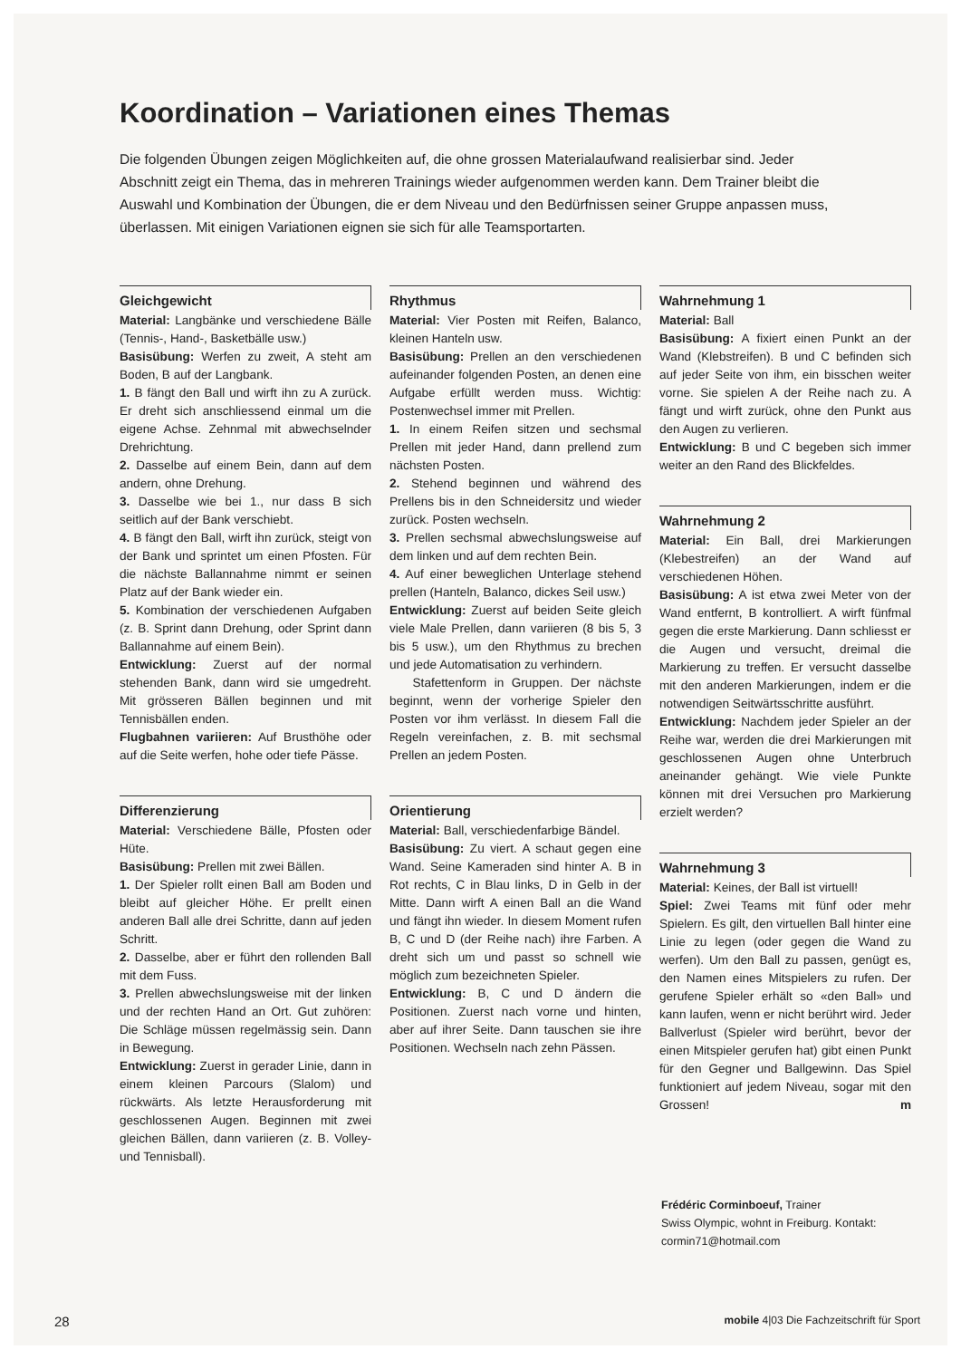Koordination – Variationen eines Themas
Die folgenden Übungen zeigen Möglichkeiten auf, die ohne grossen Materialaufwand realisierbar sind. Jeder Abschnitt zeigt ein Thema, das in mehreren Trainings wieder aufgenommen werden kann. Dem Trainer bleibt die Auswahl und Kombination der Übungen, die er dem Niveau und den Bedürfnissen seiner Gruppe anpassen muss, überlassen. Mit einigen Variationen eignen sie sich für alle Teamsportarten.
Gleichgewicht
Material: Langbänke und verschiedene Bälle (Tennis-, Hand-, Basketbälle usw.)
Basisübung: Werfen zu zweit, A steht am Boden, B auf der Langbank.
1. B fängt den Ball und wirft ihn zu A zurück. Er dreht sich anschliessend einmal um die eigene Achse. Zehnmal mit abwechselnder Drehrichtung.
2. Dasselbe auf einem Bein, dann auf dem andern, ohne Drehung.
3. Dasselbe wie bei 1., nur dass B sich seitlich auf der Bank verschiebt.
4. B fängt den Ball, wirft ihn zurück, steigt von der Bank und sprintet um einen Pfosten. Für die nächste Ballannahme nimmt er seinen Platz auf der Bank wieder ein.
5. Kombination der verschiedenen Aufgaben (z. B. Sprint dann Drehung, oder Sprint dann Ballannahme auf einem Bein).
Entwicklung: Zuerst auf der normal stehenden Bank, dann wird sie umgedreht. Mit grösseren Bällen beginnen und mit Tennisbällen enden.
Flugbahnen variieren: Auf Brusthöhe oder auf die Seite werfen, hohe oder tiefe Pässe.
Differenzierung
Material: Verschiedene Bälle, Pfosten oder Hüte.
Basisübung: Prellen mit zwei Bällen.
1. Der Spieler rollt einen Ball am Boden und bleibt auf gleicher Höhe. Er prellt einen anderen Ball alle drei Schritte, dann auf jeden Schritt.
2. Dasselbe, aber er führt den rollenden Ball mit dem Fuss.
3. Prellen abwechslungsweise mit der linken und der rechten Hand an Ort. Gut zuhören: Die Schläge müssen regelmässig sein. Dann in Bewegung.
Entwicklung: Zuerst in gerader Linie, dann in einem kleinen Parcours (Slalom) und rückwärts. Als letzte Herausforderung mit geschlossenen Augen. Beginnen mit zwei gleichen Bällen, dann variieren (z. B. Volley- und Tennisball).
Rhythmus
Material: Vier Posten mit Reifen, Balanco, kleinen Hanteln usw.
Basisübung: Prellen an den verschiedenen aufeinander folgenden Posten, an denen eine Aufgabe erfüllt werden muss. Wichtig: Postenwechsel immer mit Prellen.
1. In einem Reifen sitzen und sechsmal Prellen mit jeder Hand, dann prellend zum nächsten Posten.
2. Stehend beginnen und während des Prellens bis in den Schneidersitz und wieder zurück. Posten wechseln.
3. Prellen sechsmal abwechslungsweise auf dem linken und auf dem rechten Bein.
4. Auf einer beweglichen Unterlage stehend prellen (Hanteln, Balanco, dickes Seil usw.)
Entwicklung: Zuerst auf beiden Seite gleich viele Male Prellen, dann variieren (8 bis 5, 3 bis 5 usw.), um den Rhythmus zu brechen und jede Automatisation zu verhindern.
Stafettenform in Gruppen. Der nächste beginnt, wenn der vorherige Spieler den Posten vor ihm verlässt. In diesem Fall die Regeln vereinfachen, z. B. mit sechsmal Prellen an jedem Posten.
Orientierung
Material: Ball, verschiedenfarbige Bändel.
Basisübung: Zu viert. A schaut gegen eine Wand. Seine Kameraden sind hinter A. B in Rot rechts, C in Blau links, D in Gelb in der Mitte. Dann wirft A einen Ball an die Wand und fängt ihn wieder. In diesem Moment rufen B, C und D (der Reihe nach) ihre Farben. A dreht sich um und passt so schnell wie möglich zum bezeichneten Spieler.
Entwicklung: B, C und D ändern die Positionen. Zuerst nach vorne und hinten, aber auf ihrer Seite. Dann tauschen sie ihre Positionen. Wechseln nach zehn Pässen.
Wahrnehmung 1
Material: Ball
Basisübung: A fixiert einen Punkt an der Wand (Klebstreifen). B und C befinden sich auf jeder Seite von ihm, ein bisschen weiter vorne. Sie spielen A der Reihe nach zu. A fängt und wirft zurück, ohne den Punkt aus den Augen zu verlieren.
Entwicklung: B und C begeben sich immer weiter an den Rand des Blickfeldes.
Wahrnehmung 2
Material: Ein Ball, drei Markierungen (Klebestreifen) an der Wand auf verschiedenen Höhen.
Basisübung: A ist etwa zwei Meter von der Wand entfernt, B kontrolliert. A wirft fünfmal gegen die erste Markierung. Dann schliesst er die Augen und versucht, dreimal die Markierung zu treffen. Er versucht dasselbe mit den anderen Markierungen, indem er die notwendigen Seitwärtsschritte ausführt.
Entwicklung: Nachdem jeder Spieler an der Reihe war, werden die drei Markierungen mit geschlossenen Augen ohne Unterbruch aneinander gehängt. Wie viele Punkte können mit drei Versuchen pro Markierung erzielt werden?
Wahrnehmung 3
Material: Keines, der Ball ist virtuell!
Spiel: Zwei Teams mit fünf oder mehr Spielern. Es gilt, den virtuellen Ball hinter eine Linie zu legen (oder gegen die Wand zu werfen). Um den Ball zu passen, genügt es, den Namen eines Mitspielers zu rufen. Der gerufene Spieler erhält so «den Ball» und kann laufen, wenn er nicht berührt wird. Jeder Ballverlust (Spieler wird berührt, bevor der einen Mitspieler gerufen hat) gibt einen Punkt für den Gegner und Ballgewinn. Das Spiel funktioniert auf jedem Niveau, sogar mit den Grossen! m
Frédéric Corminboeuf, Trainer
Swiss Olympic, wohnt in Freiburg. Kontakt:
cormin71@hotmail.com
28 mobile 4|03 Die Fachzeitschrift für Sport